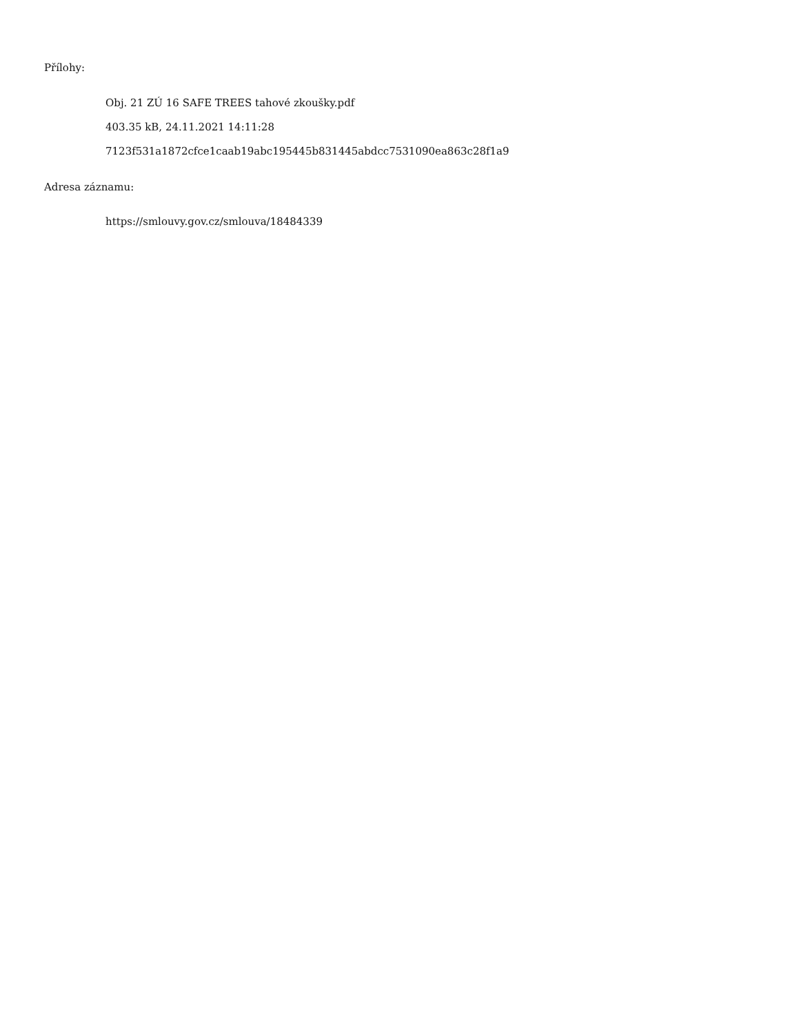Přílohy:
Obj. 21 ZÚ 16 SAFE TREES tahové zkoušky.pdf
403.35 kB, 24.11.2021 14:11:28
7123f531a1872cfce1caab19abc195445b831445abdcc7531090ea863c28f1a9
Adresa záznamu:
https://smlouvy.gov.cz/smlouva/18484339